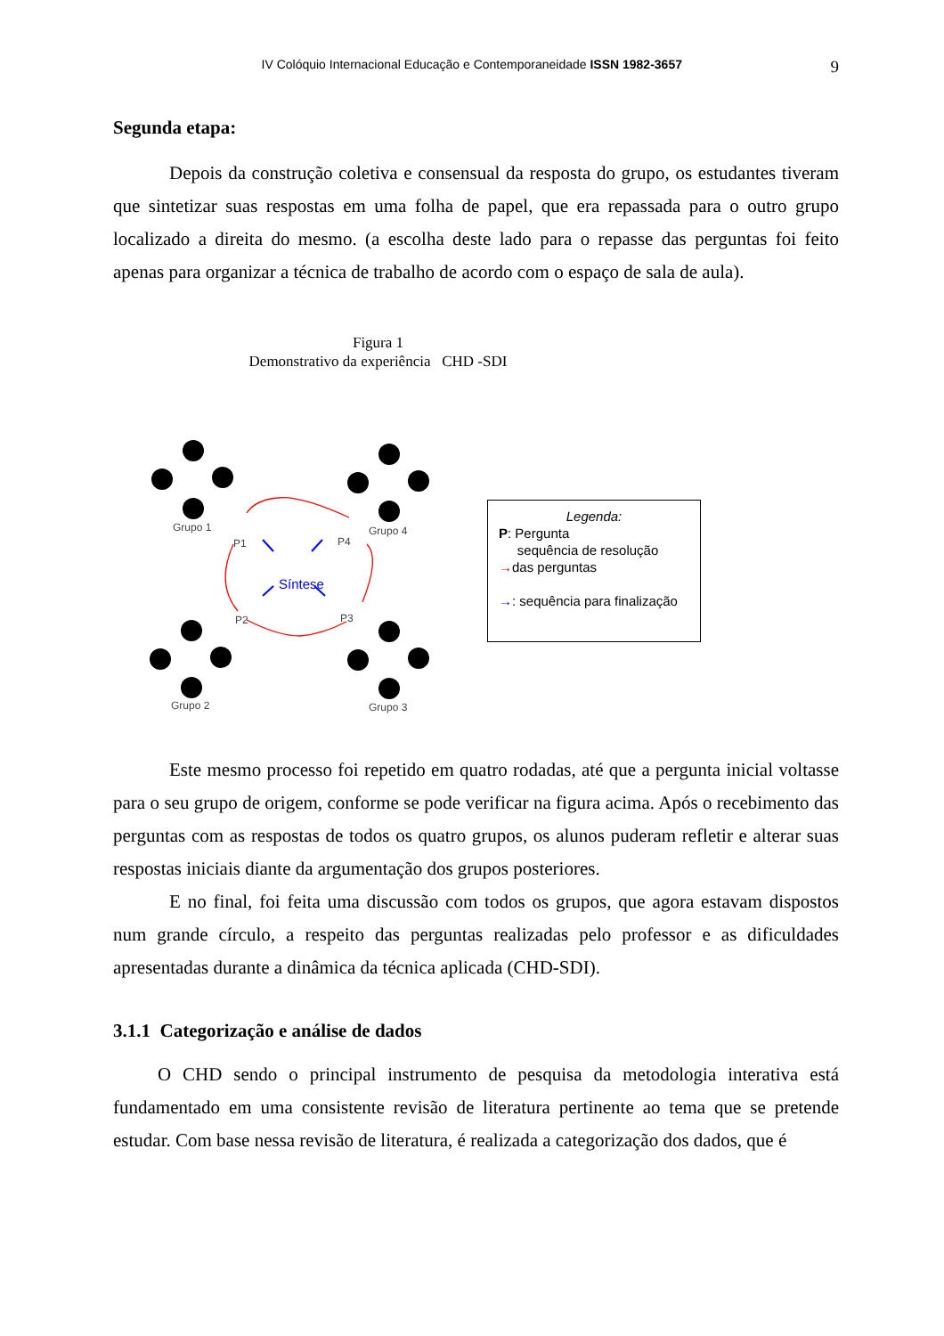IV Colóquio Internacional Educação e Contemporaneidade ISSN 1982-3657 9
Segunda etapa:
Depois da construção coletiva e consensual da resposta do grupo, os estudantes tiveram que sintetizar suas respostas em uma folha de papel, que era repassada para o outro grupo localizado a direita do mesmo. (a escolha deste lado para o repasse das perguntas foi feito apenas para organizar a técnica de trabalho de acordo com o espaço de sala de aula).
Figura 1
Demonstrativo da experiência CHD -SDI
Grupo 1
Grupo 4
Grupo 2
Grupo 3
P1
P4
P2
P3
Síntese
Legenda:
P: Pergunta
sequência de resolução
→das perguntas
→: sequência para finalização
Este mesmo processo foi repetido em quatro rodadas, até que a pergunta inicial voltasse para o seu grupo de origem, conforme se pode verificar na figura acima. Após o recebimento das perguntas com as respostas de todos os quatro grupos, os alunos puderam refletir e alterar suas respostas iniciais diante da argumentação dos grupos posteriores.
E no final, foi feita uma discussão com todos os grupos, que agora estavam dispostos num grande círculo, a respeito das perguntas realizadas pelo professor e as dificuldades apresentadas durante a dinâmica da técnica aplicada (CHD-SDI).
3.1.1 Categorização e análise de dados
O CHD sendo o principal instrumento de pesquisa da metodologia interativa está fundamentado em uma consistente revisão de literatura pertinente ao tema que se pretende estudar. Com base nessa revisão de literatura, é realizada a categorização dos dados, que é